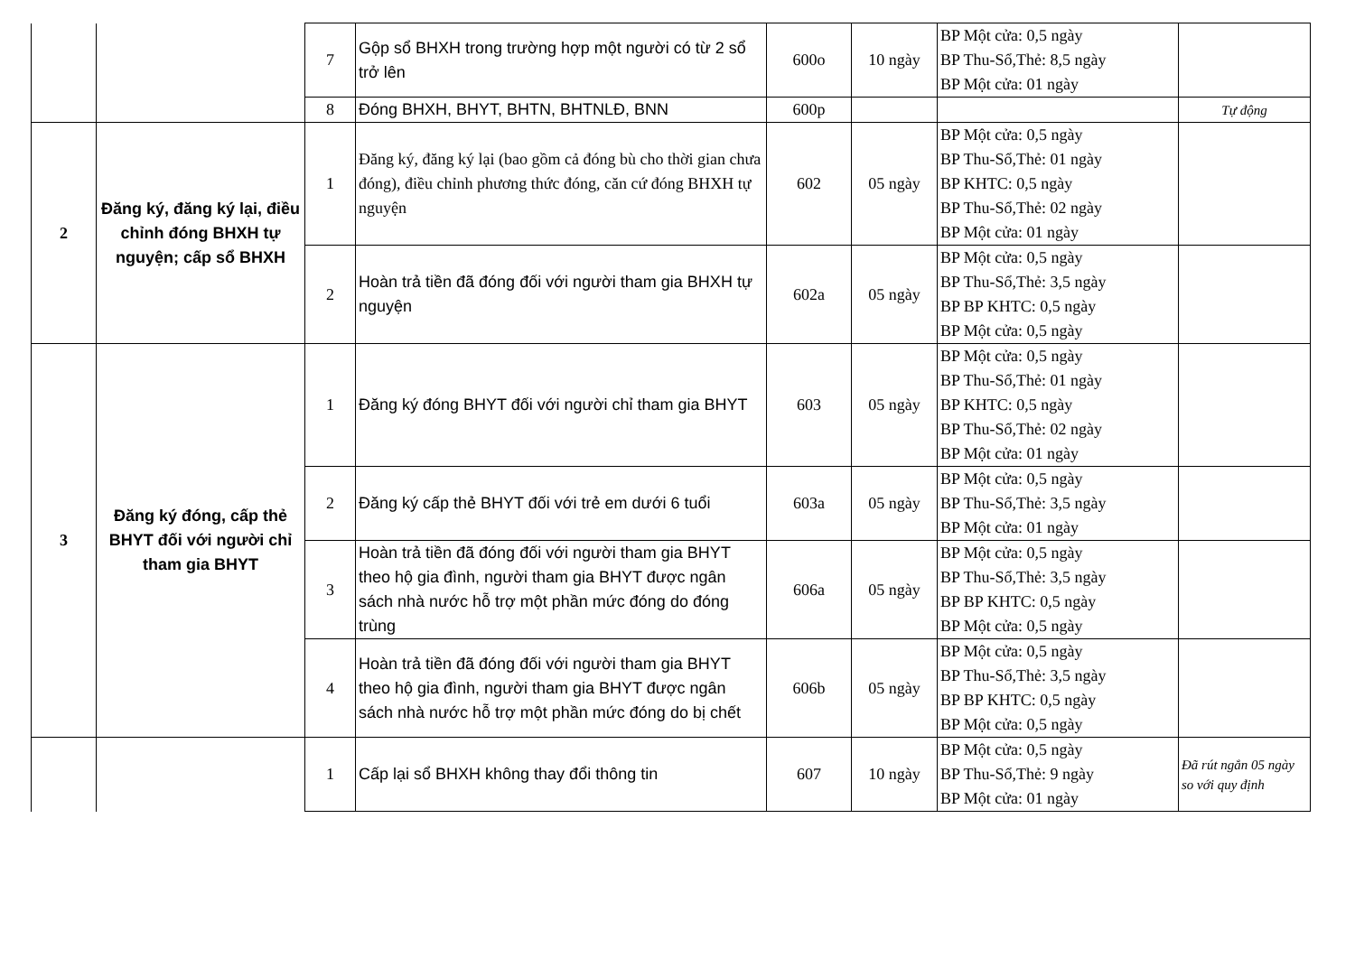| | | 7 | Gộp sổ BHXH trong trường hợp một người có từ 2 sổ trở lên | 600o | 10 ngày | BP Một cửa: 0,5 ngày BP Thu-Sổ,Thẻ: 8,5 ngày BP Một cửa: 01 ngày | |
| | | 8 | Đóng BHXH, BHYT, BHTN, BHTNLĐ, BNN | 600p | | | Tự động |
| 2 | Đăng ký, đăng ký lại, điều chỉnh đóng BHXH tự nguyện; cấp sổ BHXH | 1 | Đăng ký, đăng ký lại (bao gồm cả đóng bù cho thời gian chưa đóng), điều chỉnh phương thức đóng, căn cứ đóng BHXH tự nguyện | 602 | 05 ngày | BP Một cửa: 0,5 ngày BP Thu-Sổ,Thẻ: 01 ngày BP KHTC: 0,5 ngày BP Thu-Sổ,Thẻ: 02 ngày BP Một cửa: 01 ngày | |
| | | 2 | Hoàn trả tiền đã đóng đối với người tham gia BHXH tự nguyện | 602a | 05 ngày | BP Một cửa: 0,5 ngày BP Thu-Sổ,Thẻ: 3,5 ngày BP BP KHTC: 0,5 ngày BP Một cửa: 0,5 ngày | |
| 3 | Đăng ký đóng, cấp thẻ BHYT đối với người chỉ tham gia BHYT | 1 | Đăng ký đóng BHYT đối với người chỉ tham gia BHYT | 603 | 05 ngày | BP Một cửa: 0,5 ngày BP Thu-Sổ,Thẻ: 01 ngày BP KHTC: 0,5 ngày BP Thu-Sổ,Thẻ: 02 ngày BP Một cửa: 01 ngày | |
| | | 2 | Đăng ký cấp thẻ BHYT đối với trẻ em dưới 6 tuổi | 603a | 05 ngày | BP Một cửa: 0,5 ngày BP Thu-Sổ,Thẻ: 3,5 ngày BP Một cửa: 01 ngày | |
| | | 3 | Hoàn trả tiền đã đóng đối với người tham gia BHYT theo hộ gia đình, người tham gia BHYT được ngân sách nhà nước hỗ trợ một phần mức đóng do đóng trùng | 606a | 05 ngày | BP Một cửa: 0,5 ngày BP Thu-Sổ,Thẻ: 3,5 ngày BP BP KHTC: 0,5 ngày BP Một cửa: 0,5 ngày | |
| | | 4 | Hoàn trả tiền đã đóng đối với người tham gia BHYT theo hộ gia đình, người tham gia BHYT được ngân sách nhà nước hỗ trợ một phần mức đóng do bị chết | 606b | 05 ngày | BP Một cửa: 0,5 ngày BP Thu-Sổ,Thẻ: 3,5 ngày BP BP KHTC: 0,5 ngày BP Một cửa: 0,5 ngày | |
| | | 1 | Cấp lại sổ BHXH không thay đổi thông tin | 607 | 10 ngày | BP Một cửa: 0,5 ngày BP Thu-Sổ,Thẻ: 9 ngày BP Một cửa: 01 ngày | Đã rút ngắn 05 ngày so với quy định |